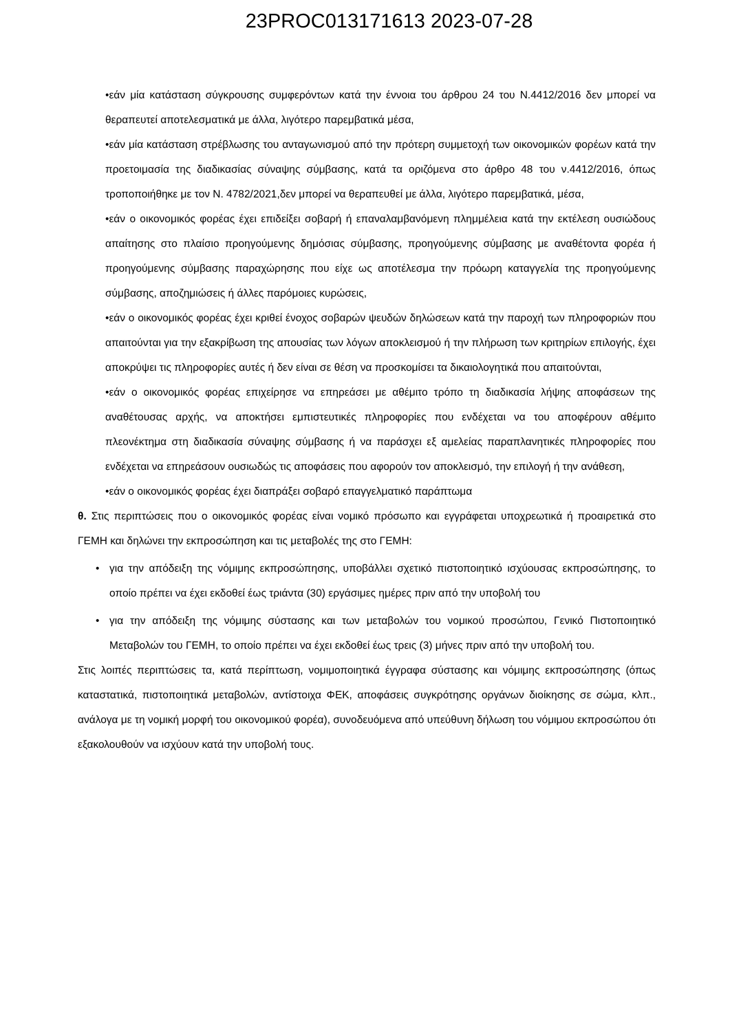23PROC013171613 2023-07-28
•εάν μία κατάσταση σύγκρουσης συμφερόντων κατά την έννοια του άρθρου 24 του Ν.4412/2016 δεν μπορεί να θεραπευτεί αποτελεσματικά με άλλα, λιγότερο παρεμβατικά μέσα,
•εάν μία κατάσταση στρέβλωσης του ανταγωνισμού από την πρότερη συμμετοχή των οικονομικών φορέων κατά την προετοιμασία της διαδικασίας σύναψης σύμβασης, κατά τα οριζόμενα στο άρθρο 48 του ν.4412/2016, όπως τροποποιήθηκε με τον Ν. 4782/2021,δεν μπορεί να θεραπευθεί με άλλα, λιγότερο παρεμβατικά, μέσα,
•εάν ο οικονομικός φορέας έχει επιδείξει σοβαρή ή επαναλαμβανόμενη πλημμέλεια κατά την εκτέλεση ουσιώδους απαίτησης στο πλαίσιο προηγούμενης δημόσιας σύμβασης, προηγούμενης σύμβασης με αναθέτοντα φορέα ή προηγούμενης σύμβασης παραχώρησης που είχε ως αποτέλεσμα την πρόωρη καταγγελία της προηγούμενης σύμβασης, αποζημιώσεις ή άλλες παρόμοιες κυρώσεις,
•εάν ο οικονομικός φορέας έχει κριθεί ένοχος σοβαρών ψευδών δηλώσεων κατά την παροχή των πληροφοριών που απαιτούνται για την εξακρίβωση της απουσίας των λόγων αποκλεισμού ή την πλήρωση των κριτηρίων επιλογής, έχει αποκρύψει τις πληροφορίες αυτές ή δεν είναι σε θέση να προσκομίσει τα δικαιολογητικά που απαιτούνται,
•εάν ο οικονομικός φορέας επιχείρησε να επηρεάσει με αθέμιτο τρόπο τη διαδικασία λήψης αποφάσεων της αναθέτουσας αρχής, να αποκτήσει εμπιστευτικές πληροφορίες που ενδέχεται να του αποφέρουν αθέμιτο πλεονέκτημα στη διαδικασία σύναψης σύμβασης ή να παράσχει εξ αμελείας παραπλανητικές πληροφορίες που ενδέχεται να επηρεάσουν ουσιωδώς τις αποφάσεις που αφορούν τον αποκλεισμό, την επιλογή ή την ανάθεση,
•εάν ο οικονομικός φορέας έχει διαπράξει σοβαρό επαγγελματικό παράπτωμα
θ. Στις περιπτώσεις που ο οικονομικός φορέας είναι νομικό πρόσωπο και εγγράφεται υποχρεωτικά ή προαιρετικά στο ΓΕΜΗ και δηλώνει την εκπροσώπηση και τις μεταβολές της στο ΓΕΜΗ:
• για την απόδειξη της νόμιμης εκπροσώπησης, υποβάλλει σχετικό πιστοποιητικό ισχύουσας εκπροσώπησης, το οποίο πρέπει να έχει εκδοθεί έως τριάντα (30) εργάσιμες ημέρες πριν από την υποβολή του
• για την απόδειξη της νόμιμης σύστασης και των μεταβολών του νομικού προσώπου, Γενικό Πιστοποιητικό Μεταβολών του ΓΕΜΗ, το οποίο πρέπει να έχει εκδοθεί έως τρεις (3) μήνες πριν από την υποβολή του.
Στις λοιπές περιπτώσεις τα, κατά περίπτωση, νομιμοποιητικά έγγραφα σύστασης και νόμιμης εκπροσώπησης (όπως καταστατικά, πιστοποιητικά μεταβολών, αντίστοιχα ΦΕΚ, αποφάσεις συγκρότησης οργάνων διοίκησης σε σώμα, κλπ., ανάλογα με τη νομική μορφή του οικονομικού φορέα), συνοδευόμενα από υπεύθυνη δήλωση του νόμιμου εκπροσώπου ότι εξακολουθούν να ισχύουν κατά την υποβολή τους.